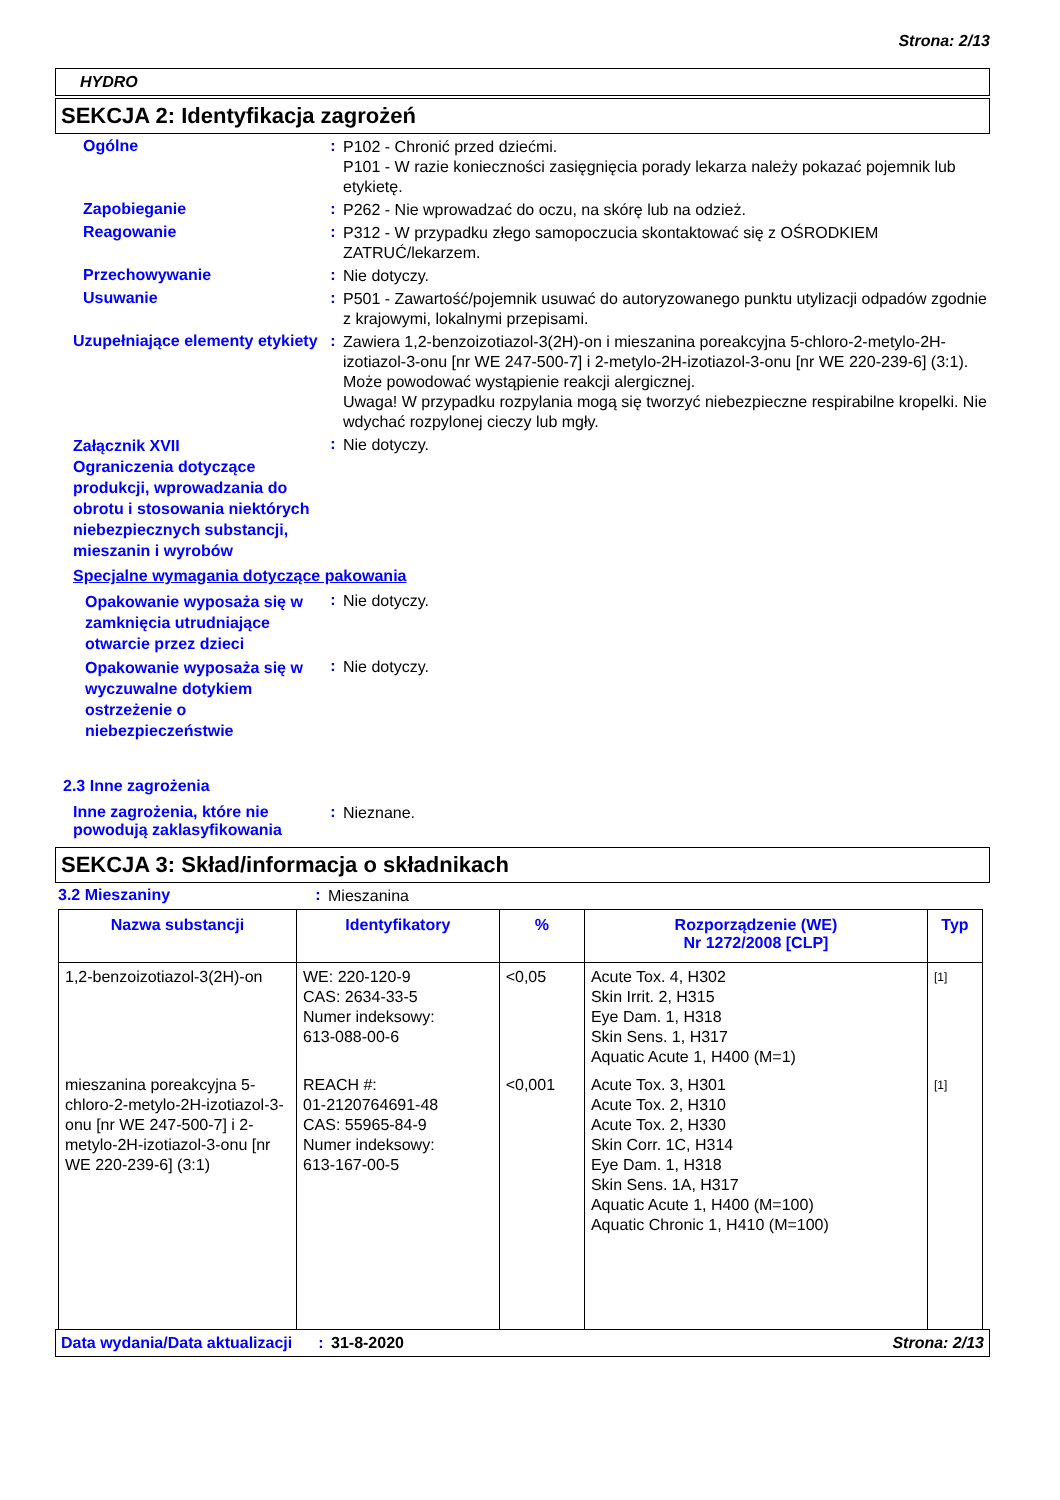Strona: 2/13
HYDRO
SEKCJA 2: Identyfikacja zagrożeń
Ogólne :
P102 - Chronić przed dziećmi.
P101 - W razie konieczności zasięgnięcia porady lekarza należy pokazać pojemnik lub etykietę.
Zapobieganie :
P262 - Nie wprowadzać do oczu, na skórę lub na odzież.
Reagowanie :
P312 - W przypadku złego samopoczucia skontaktować się z OŚRODKIEM ZATRUĆ/lekarzem.
Przechowywanie :
Nie dotyczy.
Usuwanie :
P501 - Zawartość/pojemnik usuwać do autoryzowanego punktu utylizacji odpadów zgodnie z krajowymi, lokalnymi przepisami.
Uzupełniające elementy etykiety
:
Zawiera 1,2-benzoizotiazol-3(2H)-on i mieszanina poreakcyjna 5-chloro-2-metylo-2H-izotiazol-3-onu [nr WE 247-500-7] i 2-metylo-2H-izotiazol-3-onu [nr WE 220-239-6] (3:1). Może powodować wystąpienie reakcji alergicznej.
Uwaga! W przypadku rozpylania mogą się tworzyć niebezpieczne respirabilne kropelki. Nie wdychać rozpylonej cieczy lub mgły.
Załącznik XVII
Ograniczenia dotyczące produkcji, wprowadzania do obrotu i stosowania niektórych niebezpiecznych substancji, mieszanin i wyrobów
:
Nie dotyczy.
Specjalne wymagania dotyczące pakowania
Opakowanie wyposaża się w zamknięcia utrudniające otwarcie przez dzieci
:
Nie dotyczy.
Opakowanie wyposaża się w wyczuwalne dotykiem ostrzeżenie o niebezpieczeństwie
:
Nie dotyczy.
2.3 Inne zagrożenia
Inne zagrożenia, które nie powodują zaklasyfikowania
:
Nieznane.
SEKCJA 3: Skład/informacja o składnikach
3.2 Mieszaniny :
Mieszanina
| Nazwa substancji | Identyfikatory | % | Rozporządzenie (WE) Nr 1272/2008 [CLP] | Typ |
| --- | --- | --- | --- | --- |
| 1,2-benzoizotiazol-3(2H)-on | WE: 220-120-9 CAS: 2634-33-5 Numer indeksowy: 613-088-00-6 | <0,05 | Acute Tox. 4, H302 Skin Irrit. 2, H315 Eye Dam. 1, H318 Skin Sens. 1, H317 Aquatic Acute 1, H400 (M=1) | [1] |
| mieszanina poreakcyjna 5-chloro-2-metylo-2H-izotiazol-3-onu [nr WE 247-500-7] i 2-metylo-2H-izotiazol-3-onu [nr WE 220-239-6] (3:1) | REACH #: 01-2120764691-48 CAS: 55965-84-9 Numer indeksowy: 613-167-00-5 | <0,001 | Acute Tox. 3, H301 Acute Tox. 2, H310 Acute Tox. 2, H330 Skin Corr. 1C, H314 Eye Dam. 1, H318 Skin Sens. 1A, H317 Aquatic Acute 1, H400 (M=100) Aquatic Chronic 1, H410 (M=100) | [1] |
Data wydania/Data aktualizacji
: 31-8-2020 Strona: 2/13